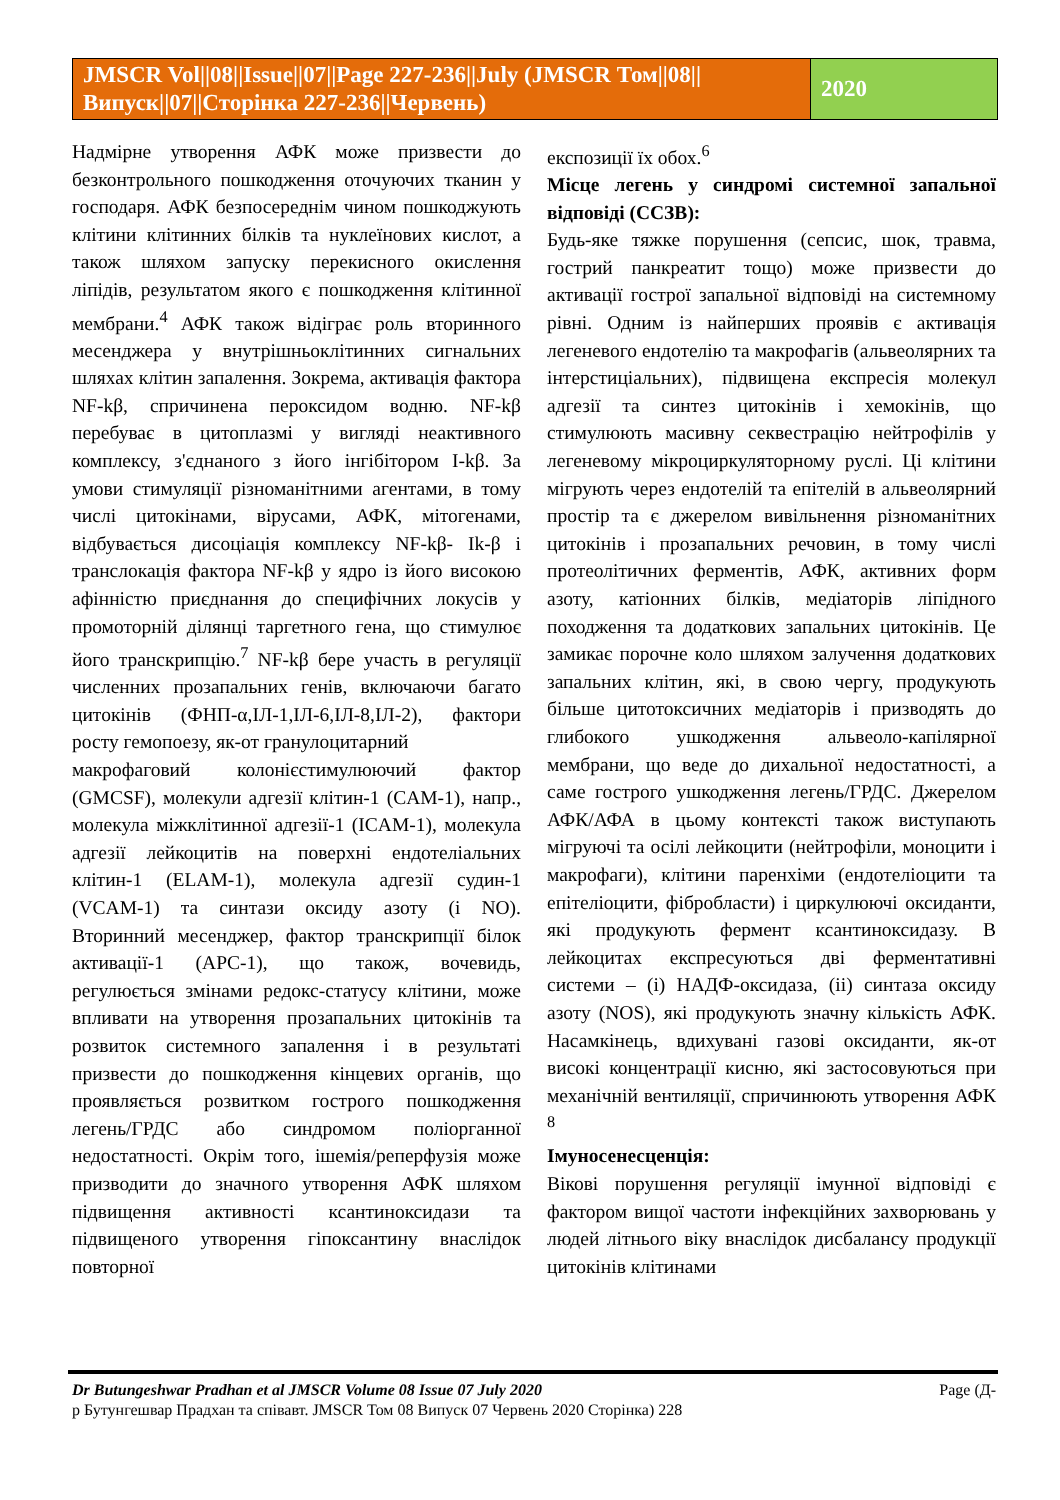JMSCR Vol||08||Issue||07||Page 227-236||July (JMSCR Том||08||Випуск||07||Сторінка 227-236||Червень)
2020
Надмірне утворення АФК може призвести до безконтрольного пошкодження оточуючих тканин у господаря. АФК безпосереднім чином пошкоджують клітини клітинних білків та нуклеїнових кислот, а також шляхом запуску перекисного окислення ліпідів, результатом якого є пошкодження клітинної мембрани.<sup>4</sup> АФК також відіграє роль вторинного месенджера у внутрішньоклітинних сигнальних шляхах клітин запалення. Зокрема, активація фактора NF-kβ, спричинена пероксидом водню. NF-kβ перебуває в цитоплазмі у вигляді неактивного комплексу, з'єднаного з його інгібітором I-kβ. За умови стимуляції різноманітними агентами, в тому числі цитокінами, вірусами, АФК, мітогенами, відбувається дисоціація комплексу NF-kβ- Ik-β і транслокація фактора NF-kβ у ядро із його високою афінністю приєднання до специфічних локусів у промоторній ділянці таргетного гена, що стимулює його транскрипцію.<sup>7</sup> NF-kβ бере участь в регуляції численних прозапальних генів, включаючи багато цитокінів (ФНП-α,ІЛ-1,ІЛ-6,ІЛ-8,ІЛ-2), фактори росту гемопоезу, як-от гранулоцитарний
макрофаговий колонієстимулюючий фактор (GMCSF), молекули адгезії клітин-1 (CAM-1), напр., молекула міжклітинної адгезії-1 (ICAM-1), молекула адгезії лейкоцитів на поверхні ендотеліальних клітин-1 (ELAM-1), молекула адгезії судин-1 (VCAM-1) та синтази оксиду азоту (і NO). Вторинний месенджер, фактор транскрипції білок активації-1 (APC-1), що також, вочевидь, регулюється змінами редокс-статусу клітини, може впливати на утворення прозапальних цитокінів та розвиток системного запалення і в результаті призвести до пошкодження кінцевих органів, що проявляється розвитком гострого пошкодження легень/ГРДС або синдромом поліорганної недостатності. Окрім того, ішемія/реперфузія може призводити до значного утворення АФК шляхом підвищення активності ксантиноксидази та підвищеного утворення гіпоксантину внаслідок повторної
експозиції їх обох.<sup>6</sup>
Місце легень у синдромі системної запальної відповіді (ССЗВ):
Будь-яке тяжке порушення (сепсис, шок, травма, гострий панкреатит тощо) може призвести до активації гострої запальної відповіді на системному рівні. Одним із найперших проявів є активація легеневого ендотелію та макрофагів (альвеолярних та інтерстиціальних), підвищена експресія молекул адгезії та синтез цитокінів і хемокінів, що стимулюють масивну секвестрацію нейтрофілів у легеневому мікроциркуляторному руслі. Ці клітини мігрують через ендотелій та епітелій в альвеолярний простір та є джерелом вивільнення різноманітних цитокінів і прозапальних речовин, в тому числі протеолітичних ферментів, АФК, активних форм азоту, катіонних білків, медіаторів ліпідного походження та додаткових запальних цитокінів. Це замикає порочне коло шляхом залучення додаткових запальних клітин, які, в свою чергу, продукують більше цитотоксичних медіаторів і призводять до глибокого ушкодження альвеоло-капілярної мембрани, що веде до дихальної недостатності, а саме гострого ушкодження легень/ГРДС. Джерелом АФК/АФА в цьому контексті також виступають мігруючі та осілі лейкоцити (нейтрофіли, моноцити і макрофаги), клітини паренхіми (ендотеліоцити та епітеліоцити, фібробласти) і циркулюючі оксиданти, які продукують фермент ксантиноксидазу. В лейкоцитах експресуються дві ферментативні системи – (i) НАДФ-оксидаза, (ii) синтаза оксиду азоту (NOS), які продукують значну кількість АФК. Насамкінець, вдихувані газові оксиданти, як-от високі концентрації кисню, які застосовуються при механічній вентиляції, спричинюють утворення АФК <sup>8</sup>
Імуносенесценція:
Вікові порушення регуляції імунної відповіді є фактором вищої частоти інфекційних захворювань у людей літнього віку внаслідок дисбалансу продукції цитокінів клітинами
Dr Butungeshwar Pradhan et al JMSCR Volume 08 Issue 07 July 2020 Page (Д-
р Бутунгешвар Прадхан та співавт. JMSCR Том 08 Випуск 07 Червень 2020 Сторінка) 228